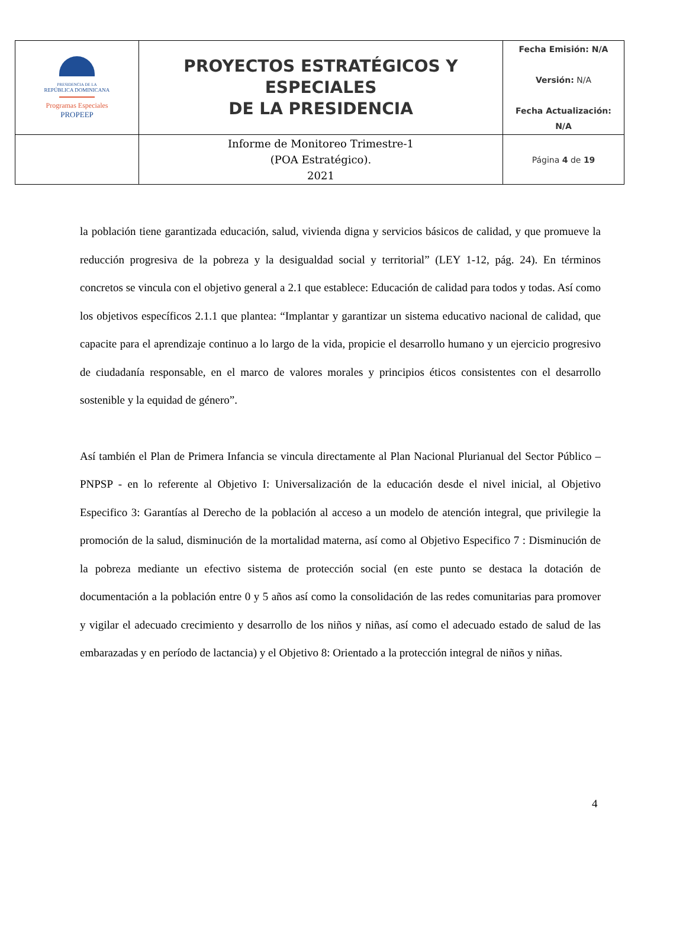| PRESIDENCIA DE LA REPÚBLICA DOMINICANA Programas Especiales PROPEEP | PROYECTOS ESTRATÉGICOS Y ESPECIALES DE LA PRESIDENCIA | Fecha Emisión: N/A Versión: N/A Fecha Actualización: N/A |
| | Informe de Monitoreo Trimestre-1 (POA Estratégico). 2021 | Página 4 de 19 |
la población tiene garantizada educación, salud, vivienda digna y servicios básicos de calidad, y que promueve la reducción progresiva de la pobreza y la desigualdad social y territorial” (LEY 1-12, pág. 24). En términos concretos se vincula con el objetivo general a 2.1 que establece: Educación de calidad para todos y todas. Así como los objetivos específicos 2.1.1 que plantea: “Implantar y garantizar un sistema educativo nacional de calidad, que capacite para el aprendizaje continuo a lo largo de la vida, propicie el desarrollo humano y un ejercicio progresivo de ciudadanía responsable, en el marco de valores morales y principios éticos consistentes con el desarrollo sostenible y la equidad de género”.
Así también el Plan de Primera Infancia se vincula directamente al Plan Nacional Plurianual del Sector Público – PNPSP - en lo referente al Objetivo I: Universalización de la educación desde el nivel inicial, al Objetivo Especifico 3: Garantías al Derecho de la población al acceso a un modelo de atención integral, que privilegie la promoción de la salud, disminución de la mortalidad materna, así como al Objetivo Especifico 7 : Disminución de la pobreza mediante un efectivo sistema de protección social (en este punto se destaca la dotación de documentación a la población entre 0 y 5 años así como la consolidación de las redes comunitarias para promover y vigilar el adecuado crecimiento y desarrollo de los niños y niñas, así como el adecuado estado de salud de las embarazadas y en período de lactancia) y el Objetivo 8: Orientado a la protección integral de niños y niñas.
4